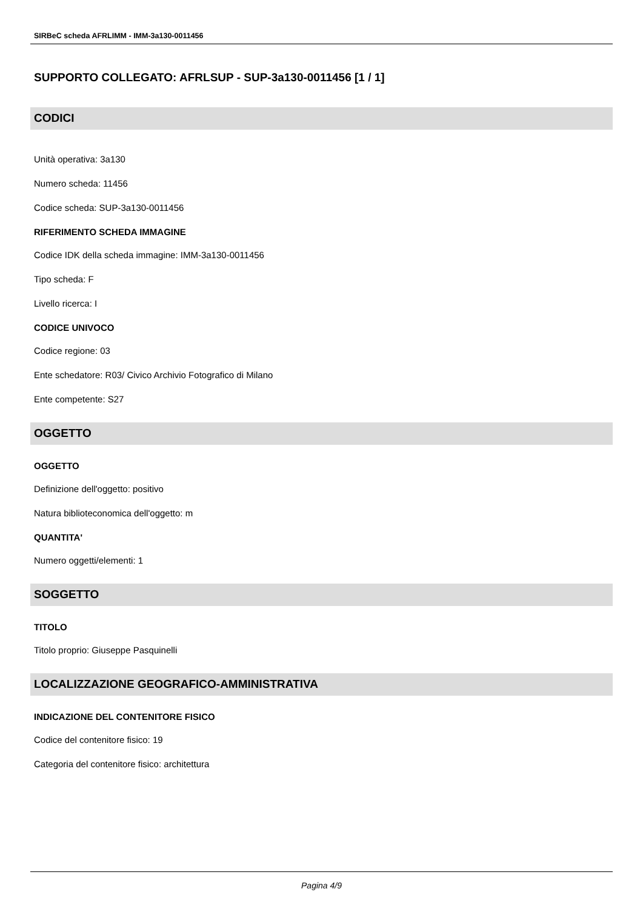SIRBeC scheda AFRLIMM - IMM-3a130-0011456
SUPPORTO COLLEGATO: AFRLSUP - SUP-3a130-0011456 [1 / 1]
CODICI
Unità operativa: 3a130
Numero scheda: 11456
Codice scheda: SUP-3a130-0011456
RIFERIMENTO SCHEDA IMMAGINE
Codice IDK della scheda immagine: IMM-3a130-0011456
Tipo scheda: F
Livello ricerca: I
CODICE UNIVOCO
Codice regione: 03
Ente schedatore: R03/ Civico Archivio Fotografico di Milano
Ente competente: S27
OGGETTO
OGGETTO
Definizione dell'oggetto: positivo
Natura biblioteconomica dell'oggetto: m
QUANTITA'
Numero oggetti/elementi: 1
SOGGETTO
TITOLO
Titolo proprio: Giuseppe Pasquinelli
LOCALIZZAZIONE GEOGRAFICO-AMMINISTRATIVA
INDICAZIONE DEL CONTENITORE FISICO
Codice del contenitore fisico: 19
Categoria del contenitore fisico: architettura
Pagina 4/9